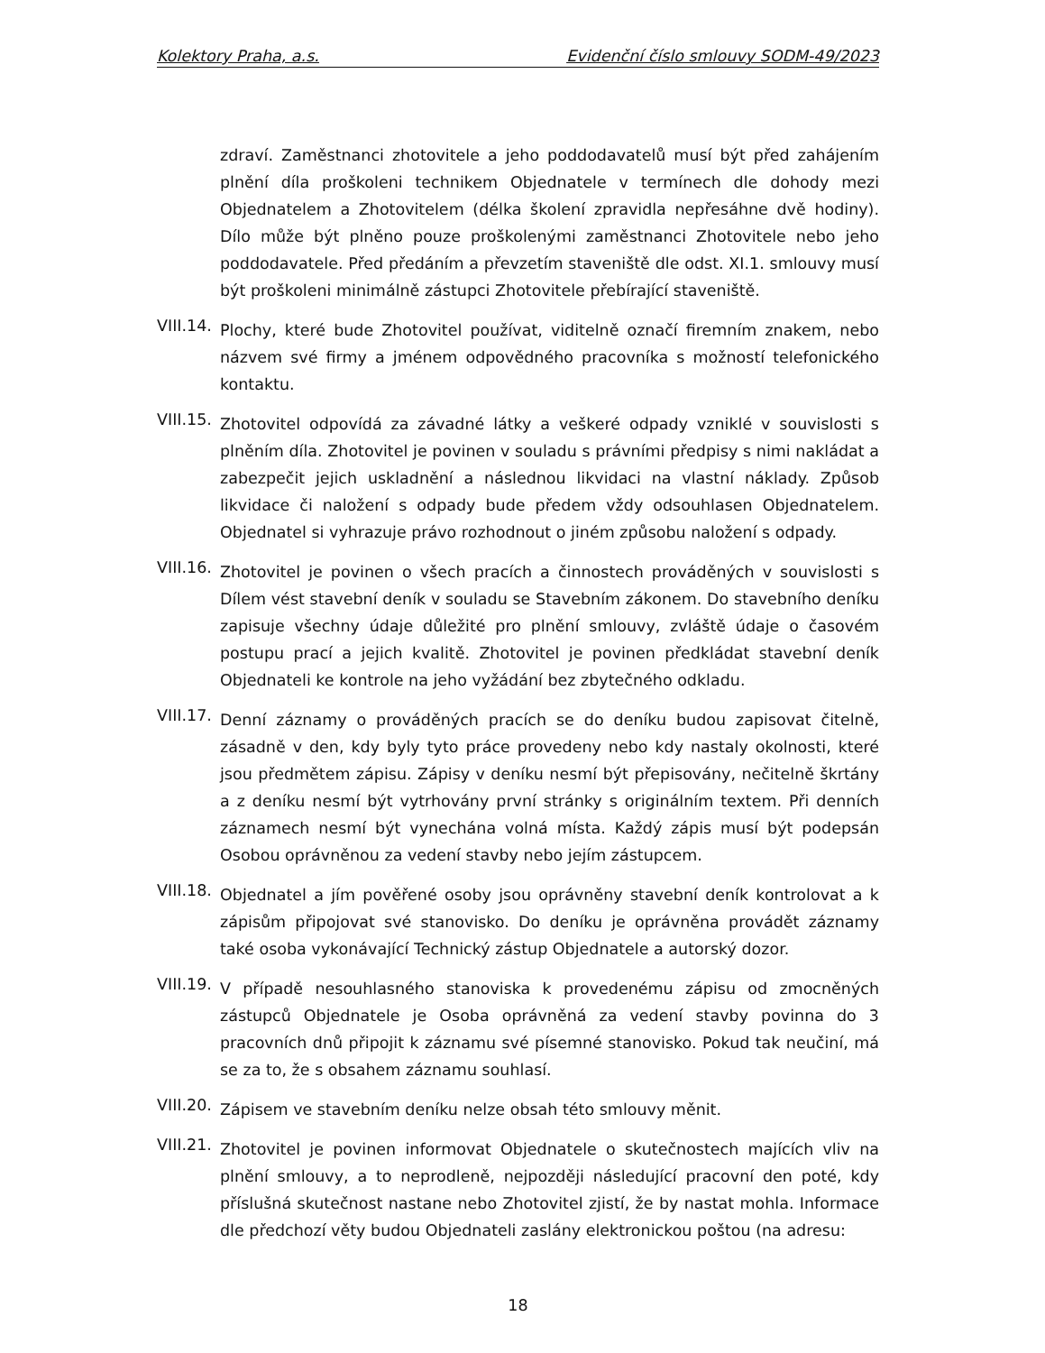Kolektory Praha, a.s. Evidenční číslo smlouvy SODM-49/2023
zdraví. Zaměstnanci zhotovitele a jeho poddodavatelů musí být před zahájením plnění díla proškoleni technikem Objednatele v termínech dle dohody mezi Objednatelem a Zhotovitelem (délka školení zpravidla nepřesáhne dvě hodiny). Dílo může být plněno pouze proškolenými zaměstnanci Zhotovitele nebo jeho poddodavatele. Před předáním a převzetím staveniště dle odst. XI.1. smlouvy musí být proškoleni minimálně zástupci Zhotovitele přebírající staveniště.
VIII.14.
Plochy, které bude Zhotovitel používat, viditelně označí firemním znakem, nebo názvem své firmy a jménem odpovědného pracovníka s možností telefonického kontaktu.
VIII.15.
Zhotovitel odpovídá za závadné látky a veškeré odpady vzniklé v souvislosti s plněním díla. Zhotovitel je povinen v souladu s právními předpisy s nimi nakládat a zabezpečit jejich uskladnění a následnou likvidaci na vlastní náklady. Způsob likvidace či naložení s odpady bude předem vždy odsouhlasen Objednatelem. Objednatel si vyhrazuje právo rozhodnout o jiném způsobu naložení s odpady.
VIII.16.
Zhotovitel je povinen o všech pracích a činnostech prováděných v souvislosti s Dílem vést stavební deník v souladu se Stavebním zákonem. Do stavebního deníku zapisuje všechny údaje důležité pro plnění smlouvy, zvláště údaje o časovém postupu prací a jejich kvalitě. Zhotovitel je povinen předkládat stavební deník Objednateli ke kontrole na jeho vyžádání bez zbytečného odkladu.
VIII.17.
Denní záznamy o prováděných pracích se do deníku budou zapisovat čitelně, zásadně v den, kdy byly tyto práce provedeny nebo kdy nastaly okolnosti, které jsou předmětem zápisu. Zápisy v deníku nesmí být přepisovány, nečitelně škrtány a z deníku nesmí být vytrhovány první stránky s originálním textem. Při denních záznamech nesmí být vynechána volná místa. Každý zápis musí být podepsán Osobou oprávněnou za vedení stavby nebo jejím zástupcem.
VIII.18.
Objednatel a jím pověřené osoby jsou oprávněny stavební deník kontrolovat a k zápisům připojovat své stanovisko. Do deníku je oprávněna provádět záznamy také osoba vykonávající Technický zástup Objednatele a autorský dozor.
VIII.19.
V případě nesouhlasného stanoviska k provedenému zápisu od zmocněných zástupců Objednatele je Osoba oprávněná za vedení stavby povinna do 3 pracovních dnů připojit k záznamu své písemné stanovisko. Pokud tak neučiní, má se za to, že s obsahem záznamu souhlasí.
VIII.20.
Zápisem ve stavebním deníku nelze obsah této smlouvy měnit.
VIII.21.
Zhotovitel je povinen informovat Objednatele o skutečnostech majících vliv na plnění smlouvy, a to neprodleně, nejpozději následující pracovní den poté, kdy příslušná skutečnost nastane nebo Zhotovitel zjistí, že by nastat mohla. Informace dle předchozí věty budou Objednateli zaslány elektronickou poštou (na adresu:
18